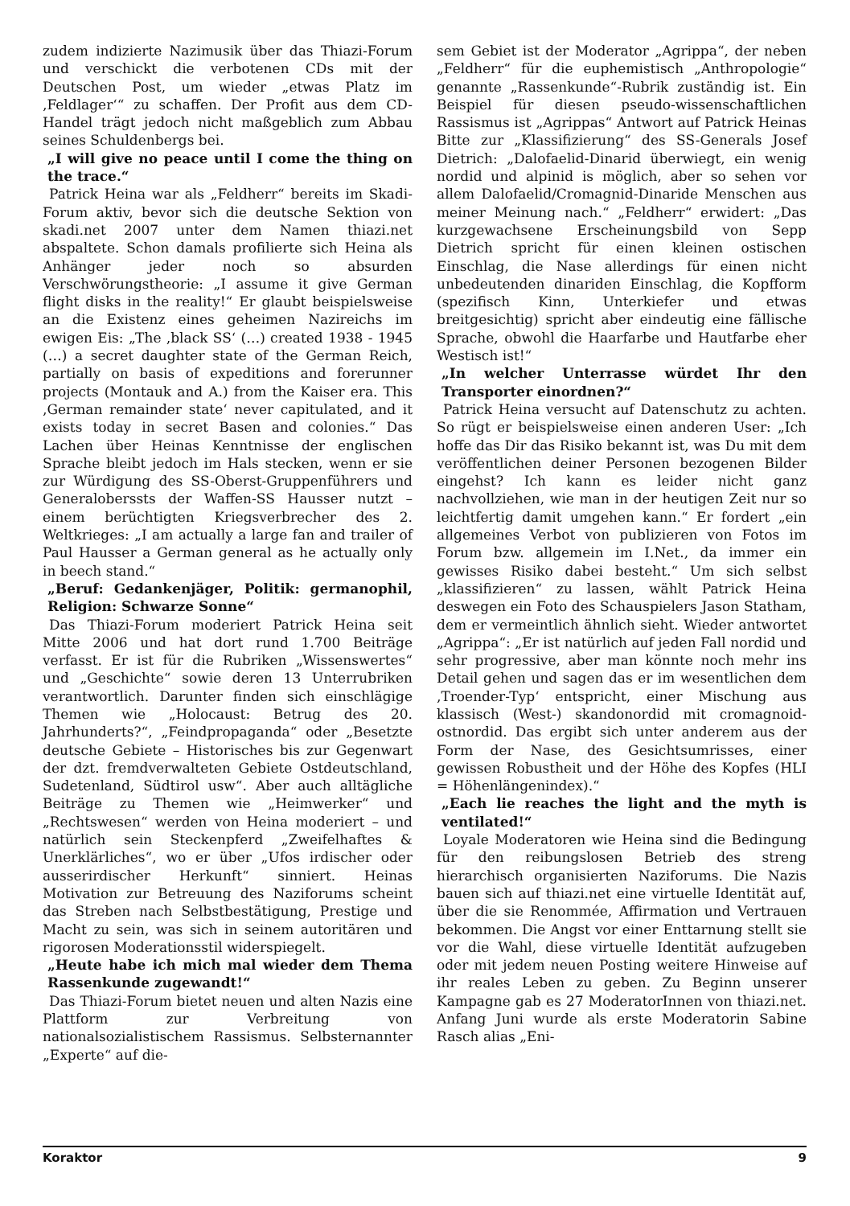zudem indizierte Nazimusik über das Thiazi-Forum und verschickt die verbotenen CDs mit der Deutschen Post, um wieder „etwas Platz im ‚Feldlager‘“ zu schaffen. Der Profit aus dem CD-Handel trägt jedoch nicht maßgeblich zum Abbau seines Schuldenbergs bei.
„I will give no peace until I come the thing on the trace.“
Patrick Heina war als „Feldherr“ bereits im Skadi-Forum aktiv, bevor sich die deutsche Sektion von skadi.net 2007 unter dem Namen thiazi.net abspaltete. Schon damals profilierte sich Heina als Anhänger jeder noch so absurden Verschwörungstheorie: „I assume it give German flight disks in the reality!“ Er glaubt beispielsweise an die Existenz eines geheimen Nazireichs im ewigen Eis: „The ‚black SS‘ (…) created 1938 - 1945 (…) a secret daughter state of the German Reich, partially on basis of expeditions and forerunner projects (Montauk and A.) from the Kaiser era. This ‚German remainder state‘ never capitulated, and it exists today in secret Basen and colonies.“ Das Lachen über Heinas Kenntnisse der englischen Sprache bleibt jedoch im Hals stecken, wenn er sie zur Würdigung des SS-Oberst-Gruppenführers und Generaloberssts der Waffen-SS Hausser nutzt – einem berüchtigten Kriegsverbrecher des 2. Weltkrieges: „I am actually a large fan and trailer of Paul Hausser a German general as he actually only in beech stand.“
„Beruf: Gedankenjäger, Politik: germanophil, Religion: Schwarze Sonne“
Das Thiazi-Forum moderiert Patrick Heina seit Mitte 2006 und hat dort rund 1.700 Beiträge verfasst. Er ist für die Rubriken „Wissenswertes“ und „Geschichte“ sowie deren 13 Unterrubriken verantwortlich. Darunter finden sich einschlägige Themen wie „Holocaust: Betrug des 20. Jahrhunderts?“, „Feindpropaganda“ oder „Besetzte deutsche Gebiete – Historisches bis zur Gegenwart der dzt. fremdverwalteten Gebiete Ostdeutschland, Sudetenland, Südtirol usw“. Aber auch alltägliche Beiträge zu Themen wie „Heimwerker“ und „Rechtswesen“ werden von Heina moderiert – und natürlich sein Steckenpferd „Zweifelhaftes & Unerklärliches“, wo er über „Ufos irdischer oder ausserirdischer Herkunft“ sinniert. Heinas Motivation zur Betreuung des Naziforums scheint das Streben nach Selbstbestätigung, Prestige und Macht zu sein, was sich in seinem autoritären und rigorosen Moderationsstil widerspiegelt.
„Heute habe ich mich mal wieder dem Thema Rassenkunde zugewandt!“
Das Thiazi-Forum bietet neuen und alten Nazis eine Plattform zur Verbreitung von nationalsozialistischem Rassismus. Selbsternannter „Experte“ auf die-
sem Gebiet ist der Moderator „Agrippa“, der neben „Feldherr“ für die euphemistisch „Anthropologie“ genannte „Rassenkunde“-Rubrik zuständig ist. Ein Beispiel für diesen pseudo-wissenschaftlichen Rassismus ist „Agrippas“ Antwort auf Patrick Heinas Bitte zur „Klassifizierung“ des SS-Generals Josef Dietrich: „Dalofaelid-Dinarid überwiegt, ein wenig nordid und alpinid is möglich, aber so sehen vor allem Dalofaelid/Cromagnid-Dinaride Menschen aus meiner Meinung nach.“ „Feldherr“ erwidert: „Das kurzgewachsene Erscheinungsbild von Sepp Dietrich spricht für einen kleinen ostischen Einschlag, die Nase allerdings für einen nicht unbedeutenden dinariden Einschlag, die Kopfform (spezifisch Kinn, Unterkiefer und etwas breitgesichtig) spricht aber eindeutig eine fällische Sprache, obwohl die Haarfarbe und Hautfarbe eher Westisch ist!“
„In welcher Unterrasse würdet Ihr den Transporter einordnen?“
Patrick Heina versucht auf Datenschutz zu achten. So rügt er beispielsweise einen anderen User: „Ich hoffe das Dir das Risiko bekannt ist, was Du mit dem veröffentlichen deiner Personen bezogenen Bilder eingehst? Ich kann es leider nicht ganz nachvollziehen, wie man in der heutigen Zeit nur so leichtfertig damit umgehen kann.“ Er fordert „ein allgemeines Verbot von publizieren von Fotos im Forum bzw. allgemein im I.Net., da immer ein gewisses Risiko dabei besteht.“ Um sich selbst „klassifizieren“ zu lassen, wählt Patrick Heina deswegen ein Foto des Schauspielers Jason Statham, dem er vermeintlich ähnlich sieht. Wieder antwortet „Agrippa“: „Er ist natürlich auf jeden Fall nordid und sehr progressive, aber man könnte noch mehr ins Detail gehen und sagen das er im wesentlichen dem ‚Troender-Typ‘ entspricht, einer Mischung aus klassisch (West-) skandonordid mit cromagnoid-ostnordid. Das ergibt sich unter anderem aus der Form der Nase, des Gesichtsumrisses, einer gewissen Robustheit und der Höhe des Kopfes (HLI = Höhenlängenindex).“
„Each lie reaches the light and the myth is ventilated!“
Loyale Moderatoren wie Heina sind die Bedingung für den reibungslosen Betrieb des streng hierarchisch organisierten Naziforums. Die Nazis bauen sich auf thiazi.net eine virtuelle Identität auf, über die sie Renommée, Affirmation und Vertrauen bekommen. Die Angst vor einer Enttarnung stellt sie vor die Wahl, diese virtuelle Identität aufzugeben oder mit jedem neuen Posting weitere Hinweise auf ihr reales Leben zu geben. Zu Beginn unserer Kampagne gab es 27 ModeratorInnen von thiazi.net. Anfang Juni wurde als erste Moderatorin Sabine Rasch alias „Eni-
Koraktor 9